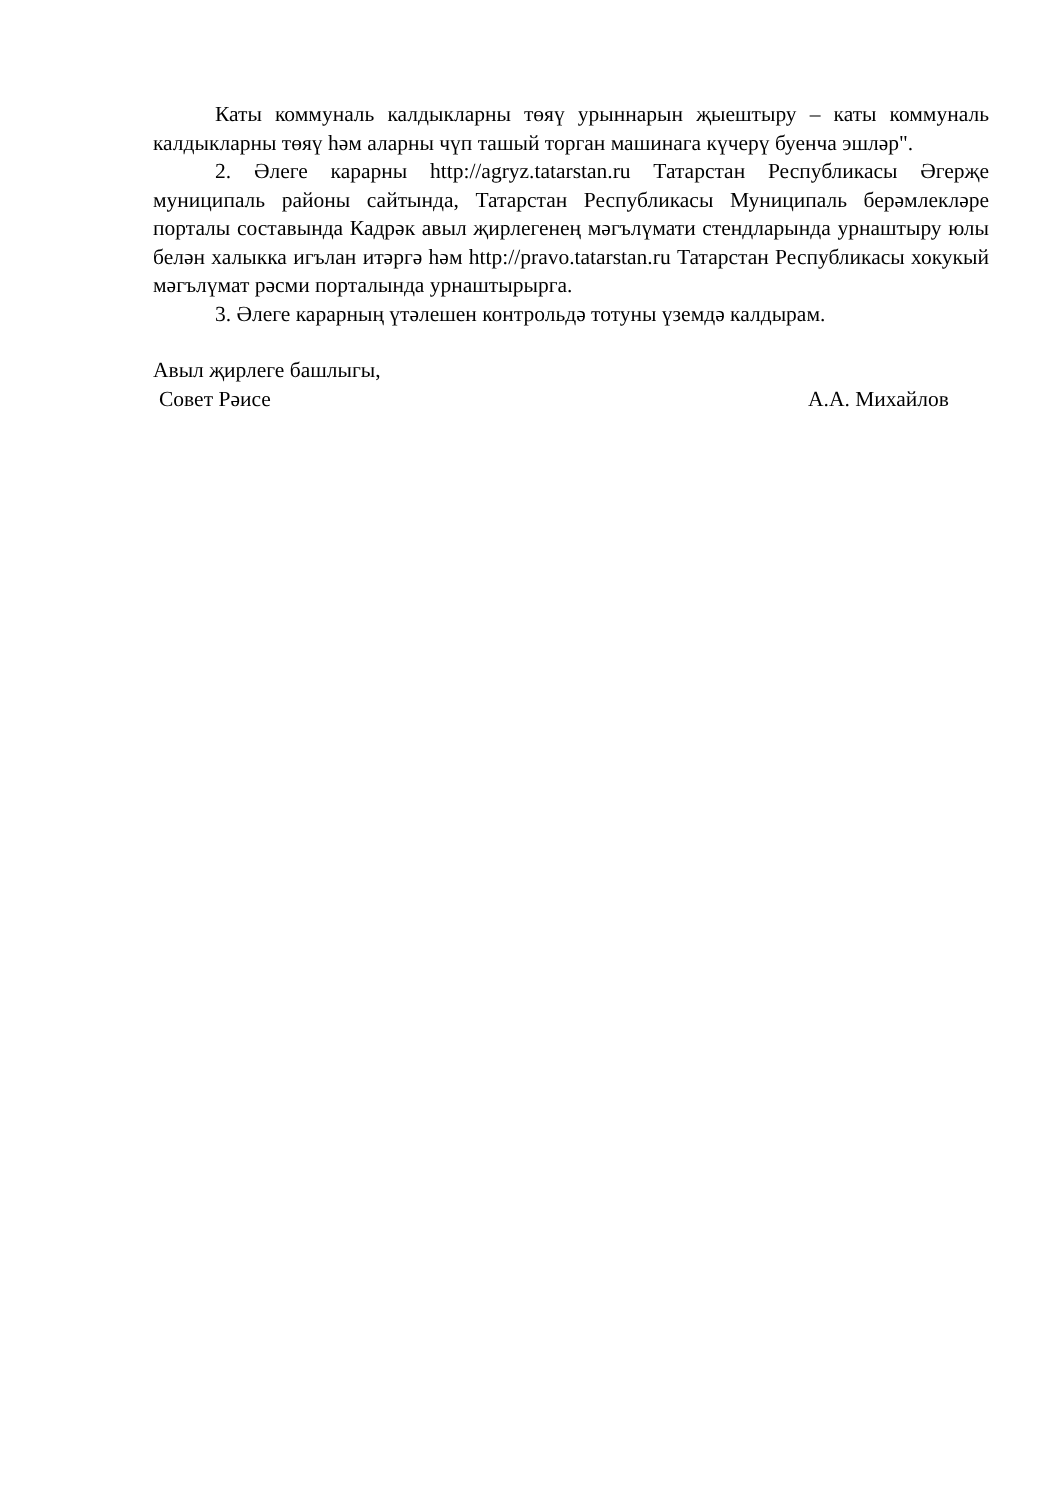Каты коммуналь калдыкларны төяү урыннарын җыештыру – каты коммуналь калдыкларны төяү һәм аларны чүп ташый торган машинага күчерү буенча эшләр".
2. Әлеге карарны http://agryz.tatarstan.ru Татарстан Республикасы Әгерҗе муниципаль районы сайтында, Татарстан Республикасы Муниципаль берәмлекләре порталы составында Кадрәк авыл җирлегенең мәгълүмати стендларында урнаштыру юлы белән халыкка игълан итәргә һәм http://pravo.tatarstan.ru Татарстан Республикасы хокукый мәгълүмат рәсми порталында урнаштырырга.
3. Әлеге карарның үтәлешен контрольдә тотуны үземдә калдырам.
Авыл җирлеге башлыгы,
Совет Рәисе А.А. Михайлов